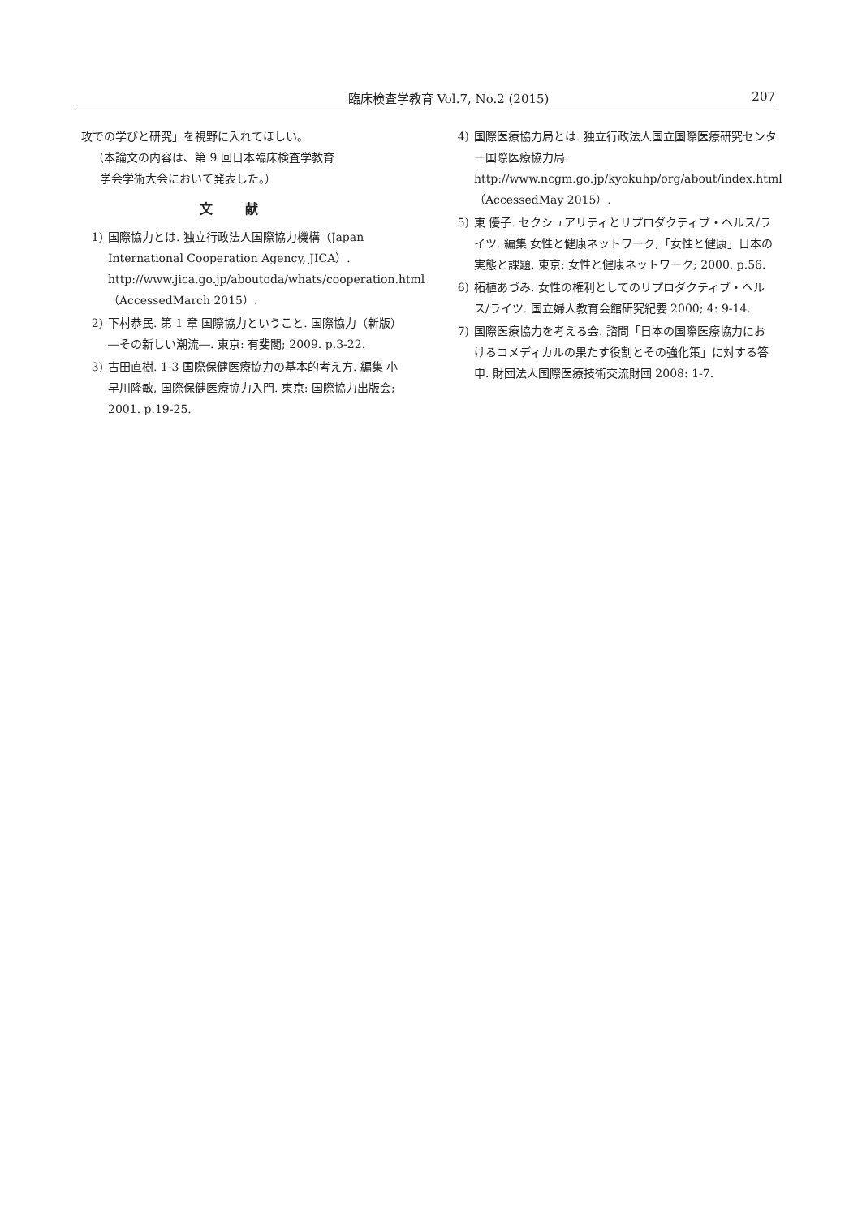臨床検査学教育 Vol.7, No.2 (2015) 207
攻での学びと研究」を視野に入れてほしい。
（本論文の内容は、第 9 回日本臨床検査学教育
学会学術大会において発表した。）
文献
1) 国際協力とは. 独立行政法人国際協力機構（Japan International Cooperation Agency, JICA）. http://www.jica.go.jp/aboutoda/whats/cooperation.html（AccessedMarch 2015）.
2) 下村恭民. 第 1 章 国際協力ということ. 国際協力（新版）―その新しい潮流―. 東京: 有斐閣; 2009. p.3-22.
3) 古田直樹. 1-3 国際保健医療協力の基本的考え方. 編集 小早川隆敏, 国際保健医療協力入門. 東京: 国際協力出版会; 2001. p.19-25.
4) 国際医療協力局とは. 独立行政法人国立国際医療研究センター国際医療協力局. http://www.ncgm.go.jp/kyokuhp/org/about/index.html（AccessedMay 2015）.
5) 東 優子. セクシュアリティとリプロダクティブ・ヘルス/ライツ. 編集 女性と健康ネットワーク,「女性と健康」日本の実態と課題. 東京: 女性と健康ネットワーク; 2000. p.56.
6) 柘植あづみ. 女性の権利としてのリプロダクティブ・ヘルス/ライツ. 国立婦人教育会館研究紀要 2000; 4: 9-14.
7) 国際医療協力を考える会. 諮問「日本の国際医療協力におけるコメディカルの果たす役割とその強化策」に対する答申. 財団法人国際医療技術交流財団 2008: 1-7.